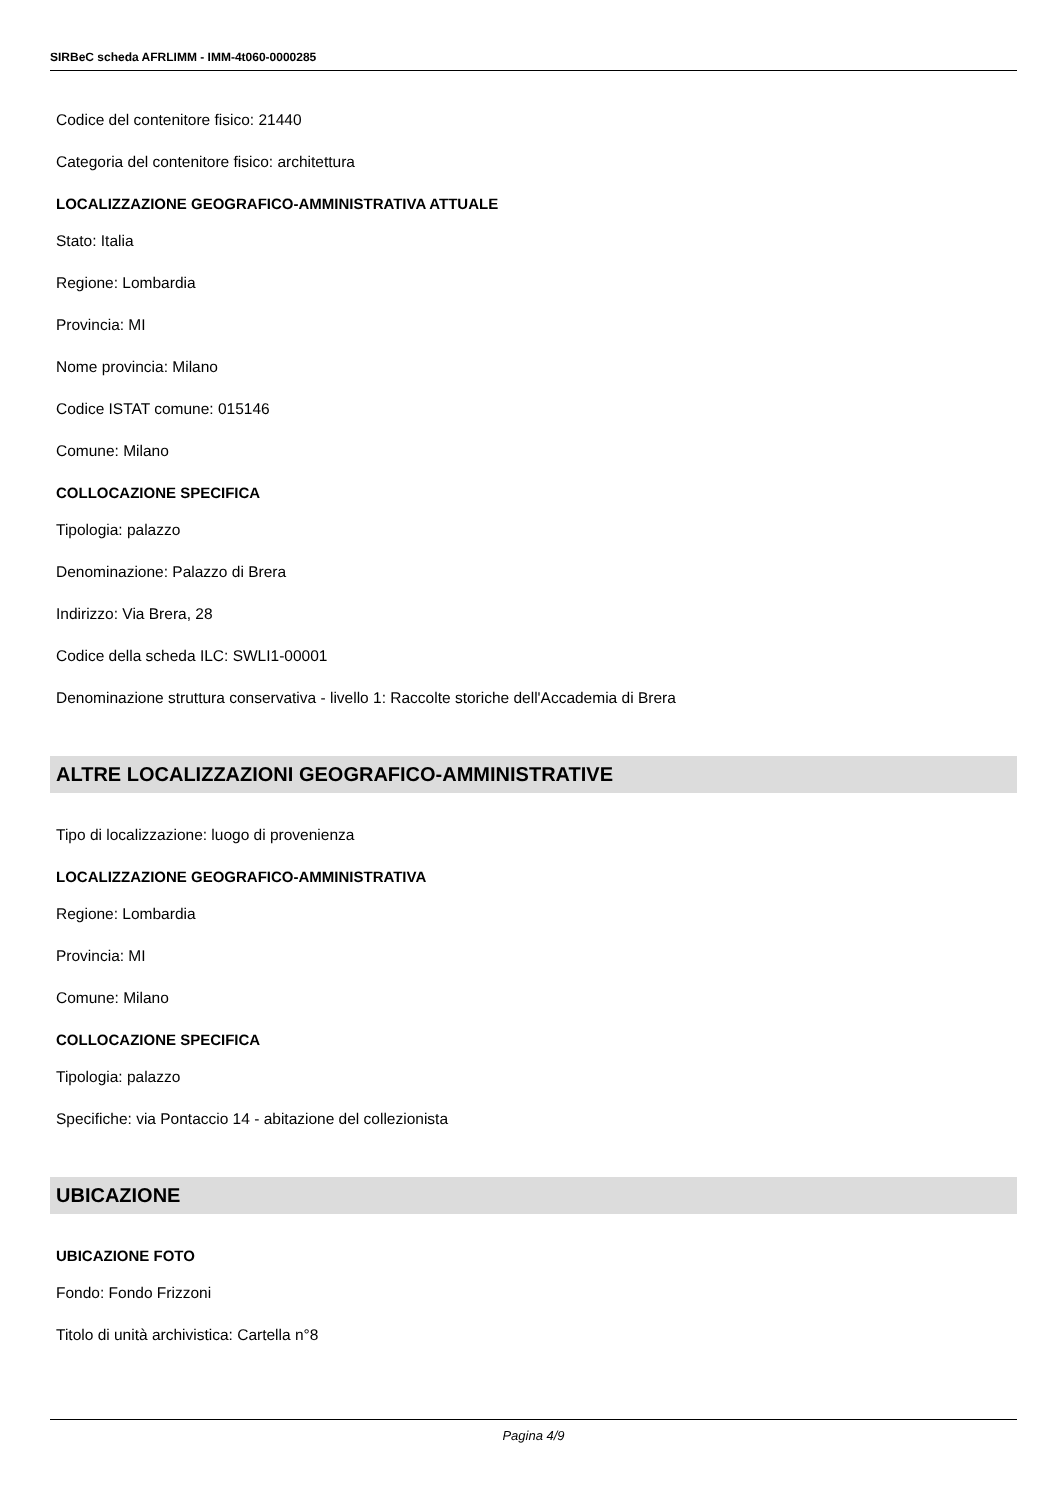SIRBeC scheda AFRLIMM - IMM-4t060-0000285
Codice del contenitore fisico: 21440
Categoria del contenitore fisico: architettura
LOCALIZZAZIONE GEOGRAFICO-AMMINISTRATIVA ATTUALE
Stato: Italia
Regione: Lombardia
Provincia: MI
Nome provincia: Milano
Codice ISTAT comune: 015146
Comune: Milano
COLLOCAZIONE SPECIFICA
Tipologia: palazzo
Denominazione: Palazzo di Brera
Indirizzo: Via Brera, 28
Codice della scheda ILC: SWLI1-00001
Denominazione struttura conservativa - livello 1: Raccolte storiche dell'Accademia di Brera
ALTRE LOCALIZZAZIONI GEOGRAFICO-AMMINISTRATIVE
Tipo di localizzazione: luogo di provenienza
LOCALIZZAZIONE GEOGRAFICO-AMMINISTRATIVA
Regione: Lombardia
Provincia: MI
Comune: Milano
COLLOCAZIONE SPECIFICA
Tipologia: palazzo
Specifiche: via Pontaccio 14 - abitazione del collezionista
UBICAZIONE
UBICAZIONE FOTO
Fondo: Fondo Frizzoni
Titolo di unità archivistica: Cartella n°8
Pagina 4/9